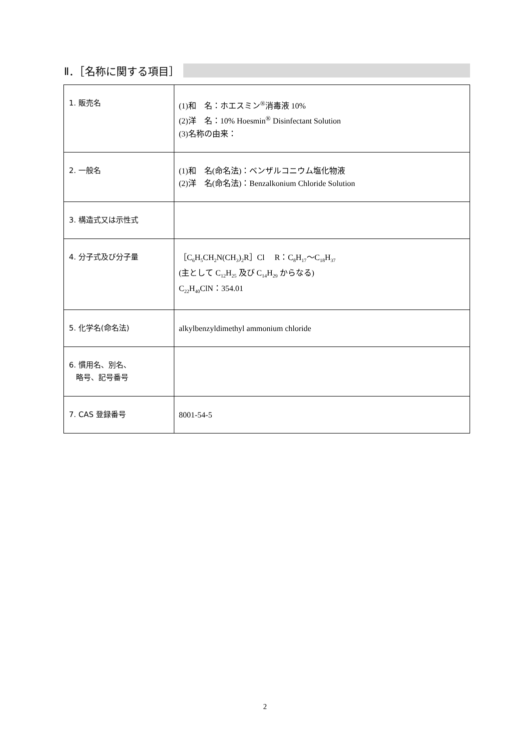Ⅱ．［名称に関する項目］
| 1. 販売名 | (1)和 名：ホエスミン<sup>®</sup>消毒液 10% (2)洋 名：10% Hoesmin<sup>®</sup> Disinfectant Solution (3)名称の由来： |
| 2. 一般名 | (1)和 名(命名法)：ベンザルコニウム塩化物液 (2)洋 名(命名法)：Benzalkonium Chloride Solution |
| 3. 構造式又は示性式 | |
| 4. 分子式及び分子量 | ［C<sub>6</sub>H<sub>5</sub>CH<sub>2</sub>N(CH<sub>3</sub>)<sub>2</sub>R］Cl R：C<sub>8</sub>H<sub>17</sub>～C<sub>18</sub>H<sub>37</sub> (主として C<sub>12</sub>H<sub>25</sub> 及び C<sub>14</sub>H<sub>29</sub> からなる) C<sub>22</sub>H<sub>40</sub>ClN：354.01 |
| 5. 化学名(命名法) | alkylbenzyldimethyl ammonium chloride |
| 6. 慣用名、別名、 略号、記号番号 | |
| 7. CAS 登録番号 | 8001-54-5 |
2